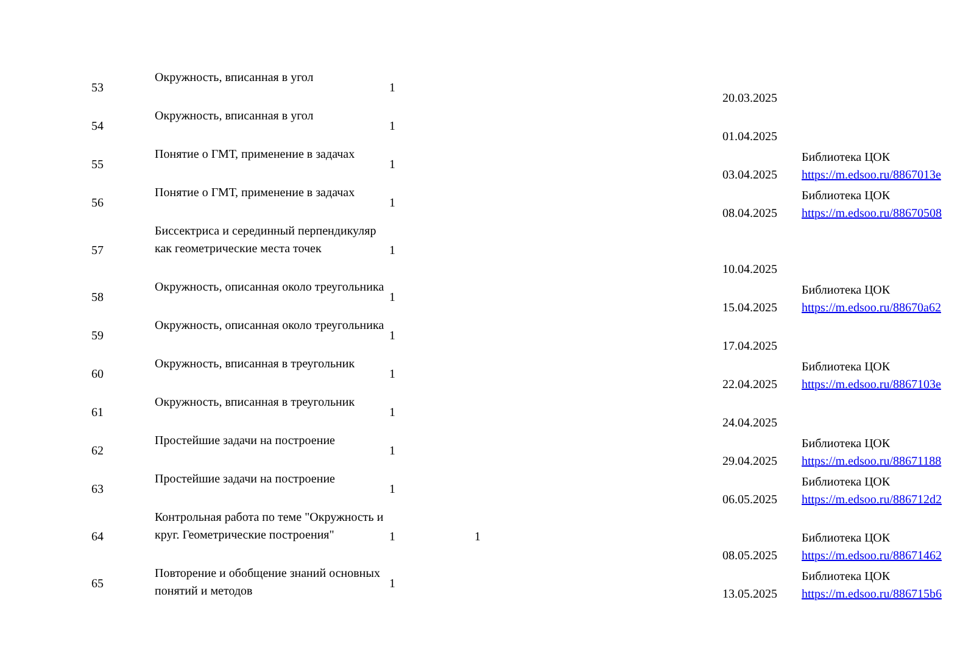| 53 | Окружность, вписанная в угол | 1 | | | 20.03.2025 | |
| 54 | Окружность, вписанная в угол | 1 | | | 01.04.2025 | |
| 55 | Понятие о ГМТ, применение в задачах | 1 | | | 03.04.2025 | Библиотека ЦОК https://m.edsoo.ru/8867013e |
| 56 | Понятие о ГМТ, применение в задачах | 1 | | | 08.04.2025 | Библиотека ЦОК https://m.edsoo.ru/88670508 |
| 57 | Биссектриса и серединный перпендикуляр как геометрические места точек | 1 | | | 10.04.2025 | |
| 58 | Окружность, описанная около треугольника | 1 | | | 15.04.2025 | Библиотека ЦОК https://m.edsoo.ru/88670a62 |
| 59 | Окружность, описанная около треугольника | 1 | | | 17.04.2025 | |
| 60 | Окружность, вписанная в треугольник | 1 | | | 22.04.2025 | Библиотека ЦОК https://m.edsoo.ru/8867103e |
| 61 | Окружность, вписанная в треугольник | 1 | | | 24.04.2025 | |
| 62 | Простейшие задачи на построение | 1 | | | 29.04.2025 | Библиотека ЦОК https://m.edsoo.ru/88671188 |
| 63 | Простейшие задачи на построение | 1 | | | 06.05.2025 | Библиотека ЦОК https://m.edsoo.ru/886712d2 |
| 64 | Контрольная работа по теме "Окружность и круг. Геометрические построения" | 1 | 1 | | 08.05.2025 | Библиотека ЦОК https://m.edsoo.ru/88671462 |
| 65 | Повторение и обобщение знаний основных понятий и методов | 1 | | | 13.05.2025 | Библиотека ЦОК https://m.edsoo.ru/886715b6 |